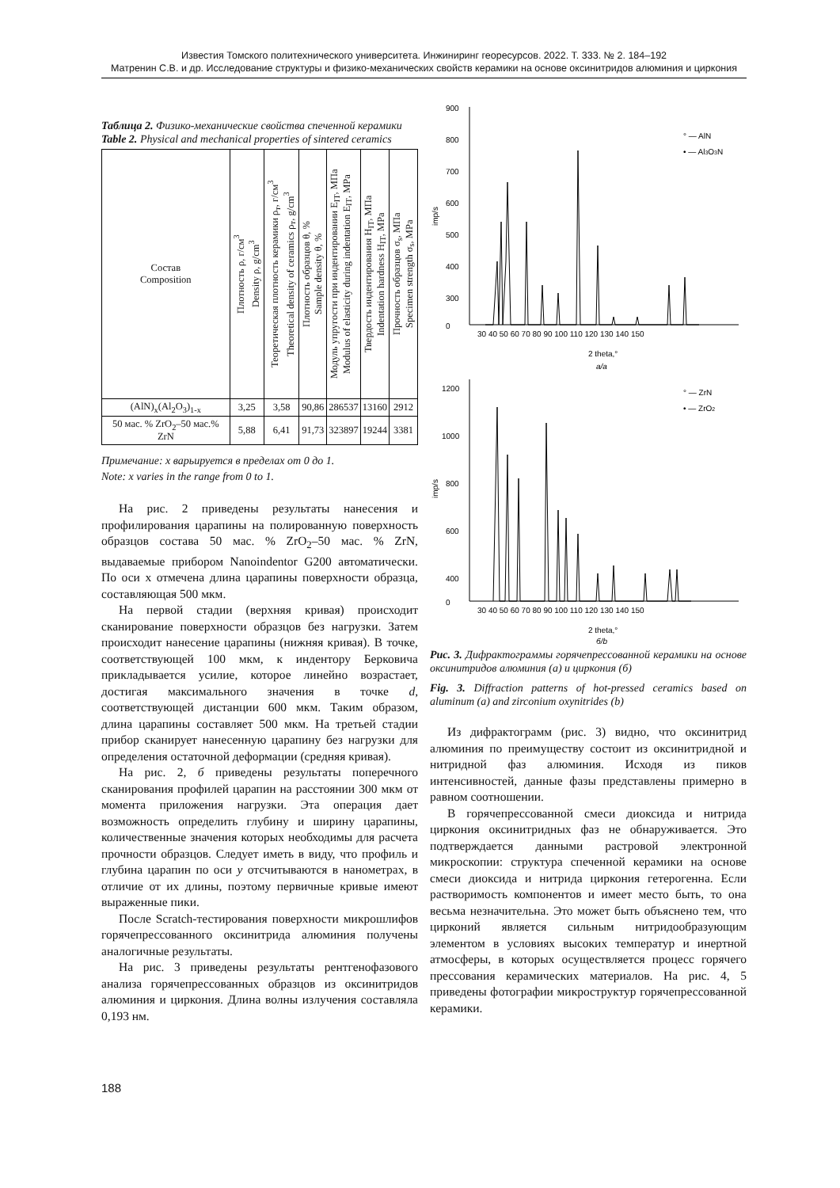Известия Томского политехнического университета. Инжиниринг георесурсов. 2022. Т. 333. № 2. 184–192
Матренин С.В. и др. Исследование структуры и физико-механических свойств керамики на основе оксинитридов алюминия и циркония
Таблица 2. Физико-механические свойства спеченной керамики
Table 2. Physical and mechanical properties of sintered ceramics
| Состав Composition | Плотность ρ, г/см<sup>3</sup> Density ρ, g/cm<sup>3</sup> | Теоретическая плотность керамики ρ<sub>т</sub>, г/см<sup>3</sup> Theoretical density of ceramics ρ<sub>т</sub>, g/cm<sup>3</sup> | Плотность образцов θ, % Sample density θ, % | Модуль упругости при индентировании E<sub>IT</sub>, МПа Modulus of elasticity during indentation E<sub>IT</sub>, MPa | Твердость индентирования H<sub>IT</sub>, МПа Indentation hardness H<sub>IT</sub>, MPa | Прочность образцов σ<sub>s</sub>, МПа Specimen strength σ<sub>s</sub>, MPa |
| --- | --- | --- | --- | --- | --- | --- |
| (AlN)<sub>x</sub>(Al<sub>2</sub>O<sub>3</sub>)<sub>1-x</sub> | 3,25 | 3,58 | 90,86 | 286537 | 13160 | 2912 |
| 50 мас. % ZrO<sub>2</sub>–50 мас.% ZrN | 5,88 | 6,41 | 91,73 | 323897 | 19244 | 3381 |
Примечание: x варьируется в пределах от 0 до 1.
Note: x varies in the range from 0 to 1.
На рис. 2 приведены результаты нанесения и профилирования царапины на полированную поверхность образцов состава 50 мас. % ZrO<sub>2</sub>–50 мас. % ZrN, выдаваемые прибором Nanoindentor G200 автоматически. По оси x отмечена длина царапины поверхности образца, составляющая 500 мкм.
На первой стадии (верхняя кривая) происходит сканирование поверхности образцов без нагрузки. Затем происходит нанесение царапины (нижняя кривая). В точке, соответствующей 100 мкм, к индентору Берковича прикладывается усилие, которое линейно возрастает, достигая максимального значения в точке d, соответствующей дистанции 600 мкм. Таким образом, длина царапины составляет 500 мкм. На третьей стадии прибор сканирует нанесенную царапину без нагрузки для определения остаточной деформации (средняя кривая).
На рис. 2, б приведены результаты поперечного сканирования профилей царапин на расстоянии 300 мкм от момента приложения нагрузки. Эта операция дает возможность определить глубину и ширину царапины, количественные значения которых необходимы для расчета прочности образцов. Следует иметь в виду, что профиль и глубина царапин по оси y отсчитываются в нанометрах, в отличие от их длины, поэтому первичные кривые имеют выраженные пики.
После Scratch-тестирования поверхности микрошлифов горячепрессованного оксинитрида алюминия получены аналогичные результаты.
На рис. 3 приведены результаты рентгенофазового анализа горячепрессованных образцов из оксинитридов алюминия и циркония. Длина волны излучения составляла 0,193 нм.
900
800
700
600
500
400
300
0
imp/s
30 40 50 60 70 80 90 100 110 120 130 140 150
2 theta,°
a/a
° — AlN
• — Al3O3N
1200
1000
800
600
400
0
imp/s
30 40 50 60 70 80 90 100 110 120 130 140 150
2 theta,°
б/b
° — ZrN
• — ZrO2
Рис. 3. Дифрактограммы горячепрессованной керамики на основе оксинитридов алюминия (а) и циркония (б)
Fig. 3. Diffraction patterns of hot-pressed ceramics based on aluminum (a) and zirconium oxynitrides (b)
Из дифрактограмм (рис. 3) видно, что оксинитрид алюминия по преимуществу состоит из оксинитридной и нитридной фаз алюминия. Исходя из пиков интенсивностей, данные фазы представлены примерно в равном соотношении.
В горячепрессованной смеси диоксида и нитрида циркония оксинитридных фаз не обнаруживается. Это подтверждается данными растровой электронной микроскопии: структура спеченной керамики на основе смеси диоксида и нитрида циркония гетерогенна. Если растворимость компонентов и имеет место быть, то она весьма незначительна. Это может быть объяснено тем, что цирконий является сильным нитридообразующим элементом в условиях высоких температур и инертной атмосферы, в которых осуществляется процесс горячего прессования керамических материалов. На рис. 4, 5 приведены фотографии микроструктур горячепрессованной керамики.
188